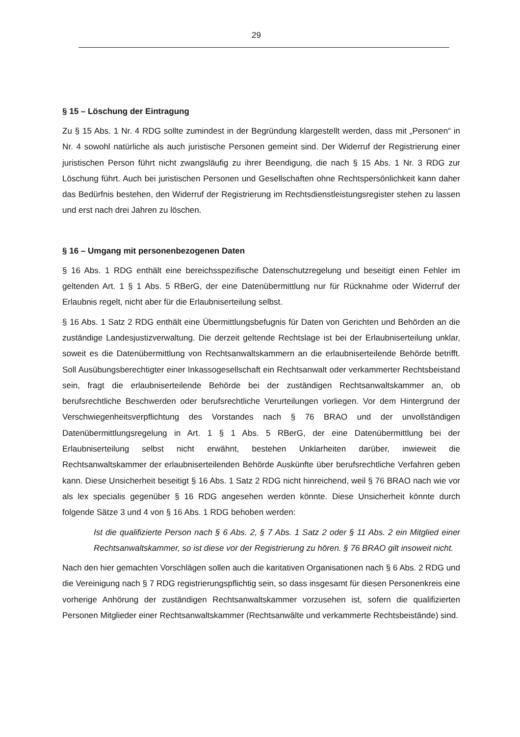29
§ 15 – Löschung der Eintragung
Zu § 15 Abs. 1 Nr. 4 RDG sollte zumindest in der Begründung klargestellt werden, dass mit „Personen“ in Nr. 4 sowohl natürliche als auch juristische Personen gemeint sind. Der Widerruf der Registrierung einer juristischen Person führt nicht zwangsläufig zu ihrer Beendigung, die nach § 15 Abs. 1 Nr. 3 RDG zur Löschung führt. Auch bei juristischen Personen und Gesellschaften ohne Rechtspersönlichkeit kann daher das Bedürfnis bestehen, den Widerruf der Registrierung im Rechtsdienstleistungsregister stehen zu lassen und erst nach drei Jahren zu löschen.
§ 16 – Umgang mit personenbezogenen Daten
§ 16 Abs. 1 RDG enthält eine bereichsspezifische Datenschutzregelung und beseitigt einen Fehler im geltenden Art. 1 § 1 Abs. 5 RBerG, der eine Datenübermittlung nur für Rücknahme oder Widerruf der Erlaubnis regelt, nicht aber für die Erlaubniserteilung selbst.
§ 16 Abs. 1 Satz 2 RDG enthält eine Übermittlungsbefugnis für Daten von Gerichten und Behörden an die zuständige Landesjustizverwaltung. Die derzeit geltende Rechtslage ist bei der Erlaubniserteilung unklar, soweit es die Datenübermittlung von Rechtsanwaltskammern an die erlaubniserteilende Behörde betrifft. Soll Ausübungsberechtigter einer Inkassogesellschaft ein Rechtsanwalt oder verkammerter Rechtsbeistand sein, fragt die erlaubniserteilende Behörde bei der zuständigen Rechtsanwaltskammer an, ob berufsrechtliche Beschwerden oder berufsrechtliche Verurteilungen vorliegen. Vor dem Hintergrund der Verschwiegenheitsverpflichtung des Vorstandes nach § 76 BRAO und der unvollständigen Datenübermittlungsregelung in Art. 1 § 1 Abs. 5 RBerG, der eine Datenübermittlung bei der Erlaubniserteilung selbst nicht erwähnt, bestehen Unklarheiten darüber, inwieweit die Rechtsanwaltskammer der erlaubniserteilenden Behörde Auskünfte über berufsrechtliche Verfahren geben kann. Diese Unsicherheit beseitigt § 16 Abs. 1 Satz 2 RDG nicht hinreichend, weil § 76 BRAO nach wie vor als lex specialis gegenüber § 16 RDG angesehen werden könnte. Diese Unsicherheit könnte durch folgende Sätze 3 und 4 von § 16 Abs. 1 RDG behoben werden:
Ist die qualifizierte Person nach § 6 Abs. 2, § 7 Abs. 1 Satz 2 oder § 11 Abs. 2 ein Mitglied einer Rechtsanwaltskammer, so ist diese vor der Registrierung zu hören. § 76 BRAO gilt insoweit nicht.
Nach den hier gemachten Vorschlägen sollen auch die karitativen Organisationen nach § 6 Abs. 2 RDG und die Vereinigung nach § 7 RDG registrierungspflichtig sein, so dass insgesamt für diesen Personenkreis eine vorherige Anhörung der zuständigen Rechtsanwaltskammer vorzusehen ist, sofern die qualifizierten Personen Mitglieder einer Rechtsanwaltskammer (Rechtsanwälte und verkammerte Rechtsbeistände) sind.